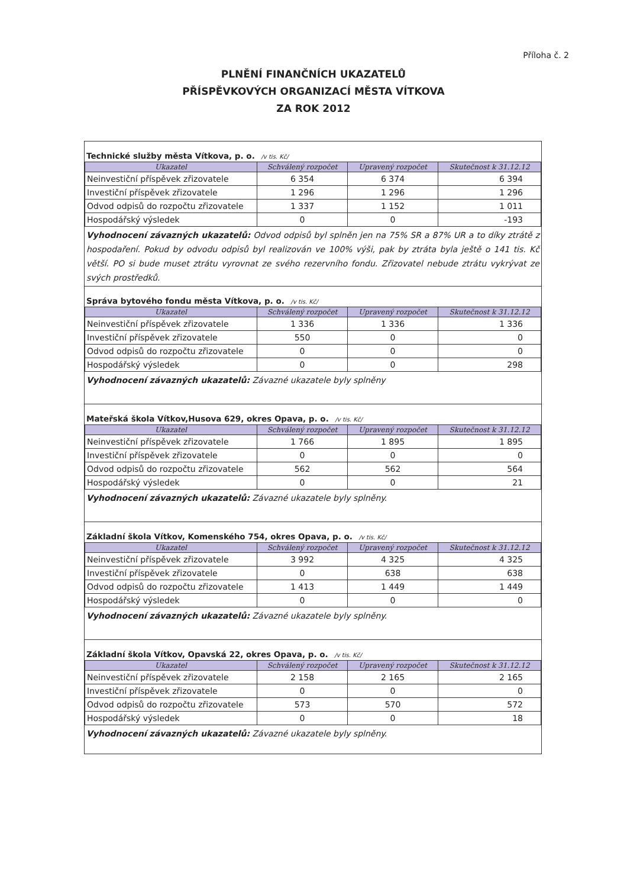Příloha č. 2
PLNĚNÍ FINANČNÍCH UKAZATELŮ
PŘÍSPĚVKOVÝCH ORGANIZACÍ MĚSTA VÍTKOVA
ZA ROK 2012
Technické služby města Vítkova, p. o. /v tis. Kč/
| Ukazatel | Schválený rozpočet | Upravený rozpočet | Skutečnost k 31.12.12 |
| --- | --- | --- | --- |
| Neinvestiční příspěvek zřizovatele | 6 354 | 6 374 | 6 394 |
| Investiční příspěvek zřizovatele | 1 296 | 1 296 | 1 296 |
| Odvod odpisů do rozpočtu zřizovatele | 1 337 | 1 152 | 1 011 |
| Hospodářský výsledek | 0 | 0 | -193 |
Vyhodnocení závazných ukazatelů: Odvod odpisů byl splněn jen na 75% SR a 87% UR a to díky ztrátě z hospodaření. Pokud by odvodu odpisů byl realizován ve 100% výši, pak by ztráta byla ještě o 141 tis. Kč větší. PO si bude muset ztrátu vyrovnat ze svého rezervního fondu. Zřizovatel nebude ztrátu vykrývat ze svých prostředků.
Správa bytového fondu města Vítkova, p. o. /v tis. Kč/
| Ukazatel | Schválený rozpočet | Upravený rozpočet | Skutečnost k 31.12.12 |
| --- | --- | --- | --- |
| Neinvestiční příspěvek zřizovatele | 1 336 | 1 336 | 1 336 |
| Investiční příspěvek zřizovatele | 550 | 0 | 0 |
| Odvod odpisů do rozpočtu zřizovatele | 0 | 0 | 0 |
| Hospodářský výsledek | 0 | 0 | 298 |
Vyhodnocení závazných ukazatelů: Závazné ukazatele byly splněny
Mateřská škola Vítkov,Husova 629, okres Opava, p. o. /v tis. Kč/
| Ukazatel | Schválený rozpočet | Upravený rozpočet | Skutečnost k 31.12.12 |
| --- | --- | --- | --- |
| Neinvestiční příspěvek zřizovatele | 1 766 | 1 895 | 1 895 |
| Investiční příspěvek zřizovatele | 0 | 0 | 0 |
| Odvod odpisů do rozpočtu zřizovatele | 562 | 562 | 564 |
| Hospodářský výsledek | 0 | 0 | 21 |
Vyhodnocení závazných ukazatelů: Závazné ukazatele byly splněny.
Základní škola Vítkov, Komenského 754, okres Opava, p. o. /v tis. Kč/
| Ukazatel | Schválený rozpočet | Upravený rozpočet | Skutečnost k 31.12.12 |
| --- | --- | --- | --- |
| Neinvestiční příspěvek zřizovatele | 3 992 | 4 325 | 4 325 |
| Investiční příspěvek zřizovatele | 0 | 638 | 638 |
| Odvod odpisů do rozpočtu zřizovatele | 1 413 | 1 449 | 1 449 |
| Hospodářský výsledek | 0 | 0 | 0 |
Vyhodnocení závazných ukazatelů: Závazné ukazatele byly splněny.
Základní škola Vítkov, Opavská 22, okres Opava, p. o. /v tis. Kč/
| Ukazatel | Schválený rozpočet | Upravený rozpočet | Skutečnost k 31.12.12 |
| --- | --- | --- | --- |
| Neinvestiční příspěvek zřizovatele | 2 158 | 2 165 | 2 165 |
| Investiční příspěvek zřizovatele | 0 | 0 | 0 |
| Odvod odpisů do rozpočtu zřizovatele | 573 | 570 | 572 |
| Hospodářský výsledek | 0 | 0 | 18 |
Vyhodnocení závazných ukazatelů: Závazné ukazatele byly splněny.